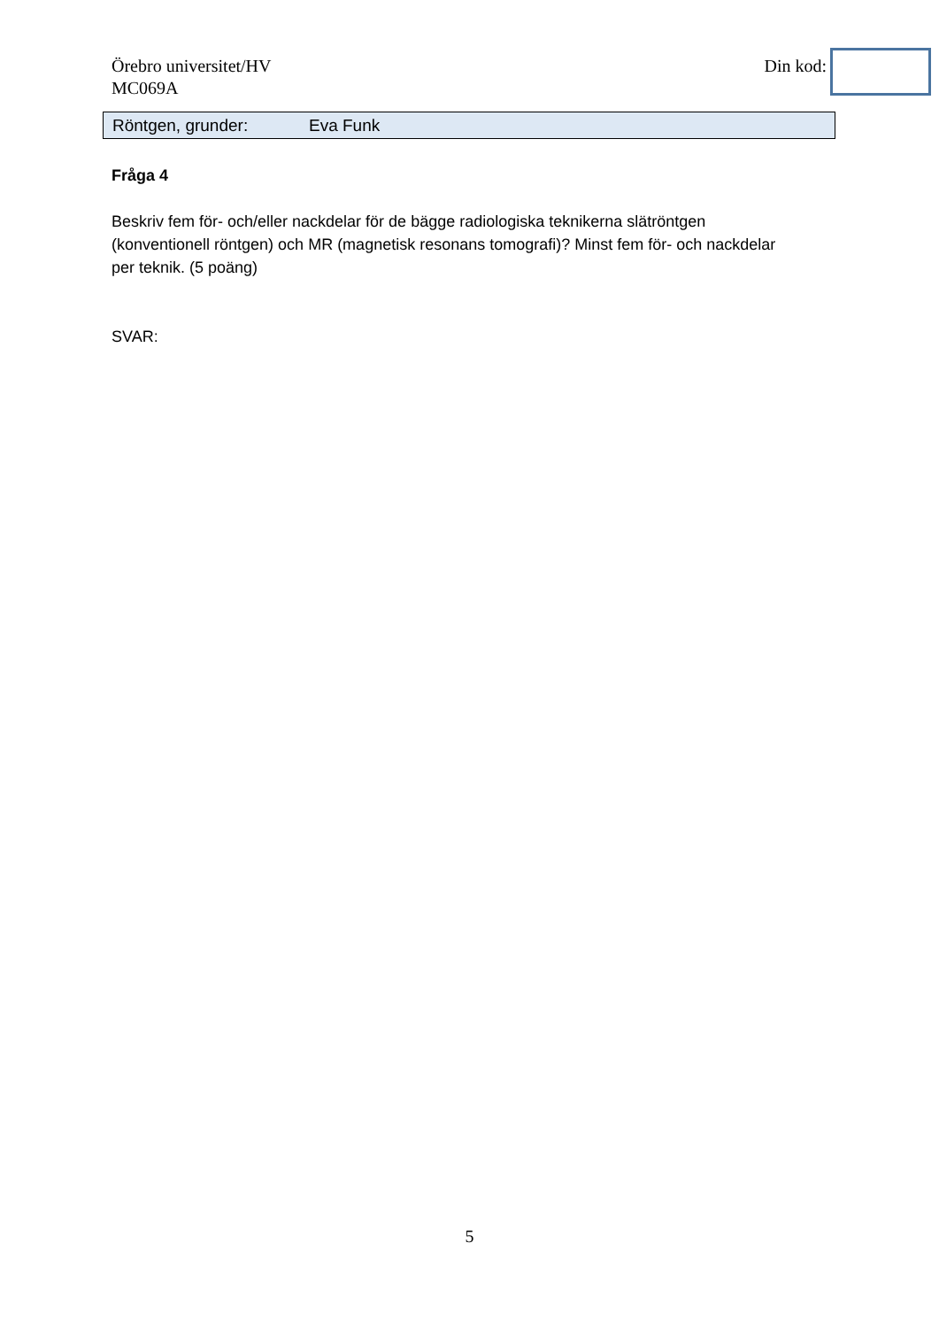Örebro universitet/HV
MC069A
Din kod:
Röntgen, grunder: Eva Funk
Fråga 4
Beskriv fem för- och/eller nackdelar för de bägge radiologiska teknikerna slätröntgen (konventionell röntgen) och MR (magnetisk resonans tomografi)? Minst fem för- och nackdelar per teknik. (5 poäng)
SVAR:
5